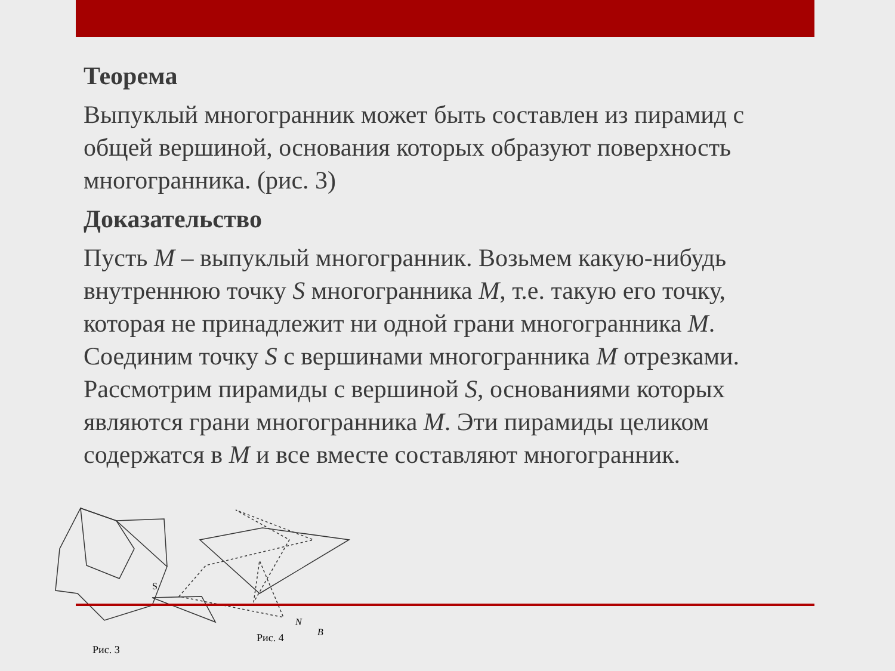Теорема
Выпуклый многогранник может быть составлен из пирамид с общей вершиной, основания которых образуют поверхность многогранника. (рис. 3)
Доказательство
Пусть M – выпуклый многогранник. Возьмем какую-нибудь внутреннюю точку S многогранника M, т.е. такую его точку, которая не принадлежит ни одной грани многогранника M. Соединим точку S с вершинами многогранника M отрезками. Рассмотрим пирамиды с вершиной S, основаниями которых являются грани многогранника M. Эти пирамиды целиком содержатся в M и все вместе составляют многогранник.
S
N
B
Рис. 3
Рис. 4